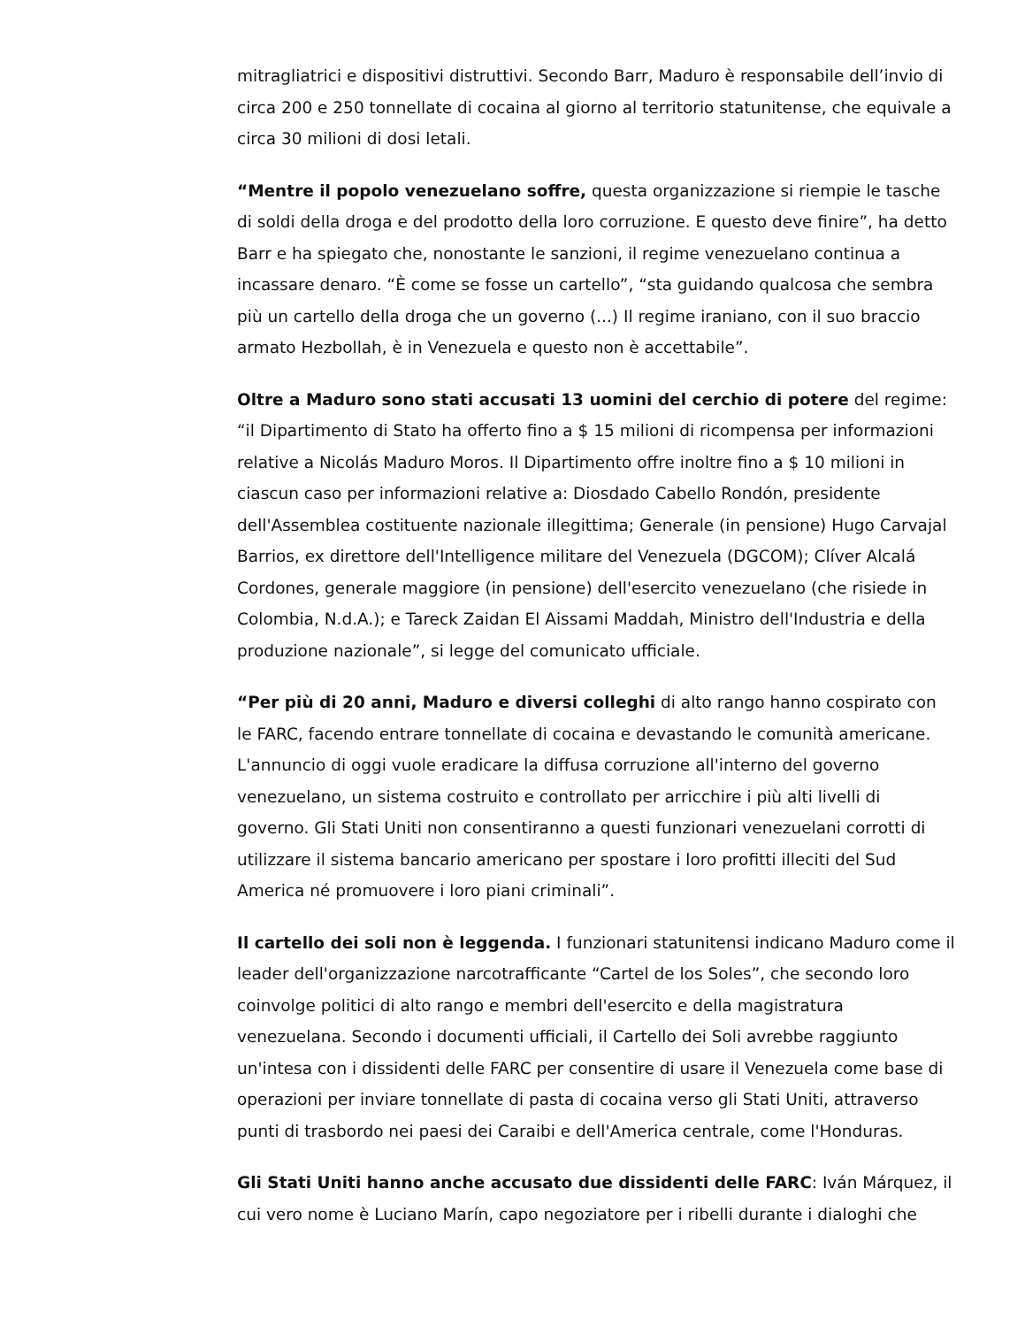mitragliatrici e dispositivi distruttivi. Secondo Barr, Maduro è responsabile dell’invio di circa 200 e 250 tonnellate di cocaina al giorno al territorio statunitense, che equivale a circa 30 milioni di dosi letali.
“Mentre il popolo venezuelano soffre, questa organizzazione si riempie le tasche di soldi della droga e del prodotto della loro corruzione. E questo deve finire”, ha detto Barr e ha spiegato che, nonostante le sanzioni, il regime venezuelano continua a incassare denaro. “È come se fosse un cartello”, “sta guidando qualcosa che sembra più un cartello della droga che un governo (...) Il regime iraniano, con il suo braccio armato Hezbollah, è in Venezuela e questo non è accettabile”.
Oltre a Maduro sono stati accusati 13 uomini del cerchio di potere del regime: “il Dipartimento di Stato ha offerto fino a $ 15 milioni di ricompensa per informazioni relative a Nicolás Maduro Moros. Il Dipartimento offre inoltre fino a $ 10 milioni in ciascun caso per informazioni relative a: Diosdado Cabello Rondón, presidente dell'Assemblea costituente nazionale illegittima; Generale (in pensione) Hugo Carvajal Barrios, ex direttore dell'Intelligence militare del Venezuela (DGCOM); Clíver Alcalá Cordones, generale maggiore (in pensione) dell'esercito venezuelano (che risiede in Colombia, N.d.A.); e Tareck Zaidan El Aissami Maddah, Ministro dell'Industria e della produzione nazionale”, si legge del comunicato ufficiale.
“Per più di 20 anni, Maduro e diversi colleghi di alto rango hanno cospirato con le FARC, facendo entrare tonnellate di cocaina e devastando le comunità americane. L'annuncio di oggi vuole eradicare la diffusa corruzione all'interno del governo venezuelano, un sistema costruito e controllato per arricchire i più alti livelli di governo. Gli Stati Uniti non consentiranno a questi funzionari venezuelani corrotti di utilizzare il sistema bancario americano per spostare i loro profitti illeciti del Sud America né promuovere i loro piani criminali”.
Il cartello dei soli non è leggenda. I funzionari statunitensi indicano Maduro come il leader dell'organizzazione narcotrafficante “Cartel de los Soles”, che secondo loro coinvolge politici di alto rango e membri dell'esercito e della magistratura venezuelana. Secondo i documenti ufficiali, il Cartello dei Soli avrebbe raggiunto un'intesa con i dissidenti delle FARC per consentire di usare il Venezuela come base di operazioni per inviare tonnellate di pasta di cocaina verso gli Stati Uniti, attraverso punti di trasbordo nei paesi dei Caraibi e dell'America centrale, come l'Honduras.
Gli Stati Uniti hanno anche accusato due dissidenti delle FARC: Iván Márquez, il cui vero nome è Luciano Marín, capo negoziatore per i ribelli durante i dialoghi che